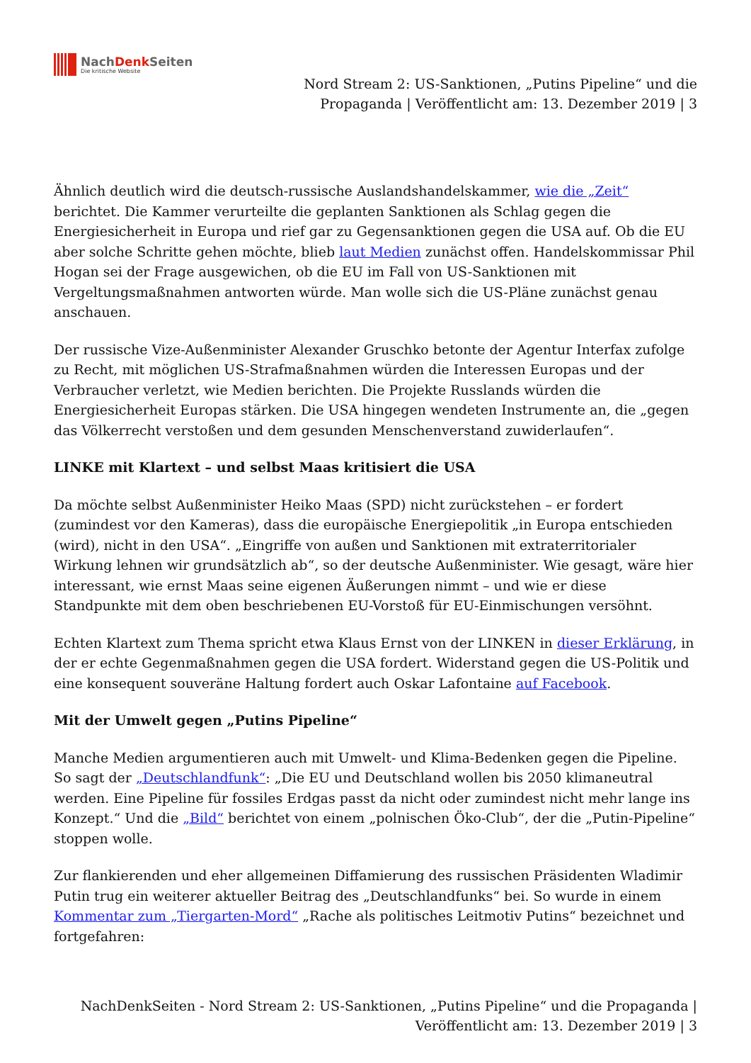NachDenk Seiten
Die kritische Website
Nord Stream 2: US-Sanktionen, „Putins Pipeline“ und die
Propaganda | Veröffentlicht am: 13. Dezember 2019 | 3
Ähnlich deutlich wird die deutsch-russische Auslandshandelskammer, wie die „Zeit“ berichtet. Die Kammer verurteilte die geplanten Sanktionen als Schlag gegen die Energiesicherheit in Europa und rief gar zu Gegensanktionen gegen die USA auf. Ob die EU aber solche Schritte gehen möchte, blieb laut Medien zunächst offen. Handelskommissar Phil Hogan sei der Frage ausgewichen, ob die EU im Fall von US-Sanktionen mit Vergeltungsmaßnahmen antworten würde. Man wolle sich die US-Pläne zunächst genau anschauen.
Der russische Vize-Außenminister Alexander Gruschko betonte der Agentur Interfax zufolge zu Recht, mit möglichen US-Strafmaßnahmen würden die Interessen Europas und der Verbraucher verletzt, wie Medien berichten. Die Projekte Russlands würden die Energiesicherheit Europas stärken. Die USA hingegen wendeten Instrumente an, die „gegen das Völkerrecht verstoßen und dem gesunden Menschenverstand zuwiderlaufen“.
LINKE mit Klartext – und selbst Maas kritisiert die USA
Da möchte selbst Außenminister Heiko Maas (SPD) nicht zurückstehen – er fordert (zumindest vor den Kameras), dass die europäische Energiepolitik „in Europa entschieden (wird), nicht in den USA“. „Eingriffe von außen und Sanktionen mit extraterritorialer Wirkung lehnen wir grundsätzlich ab“, so der deutsche Außenminister. Wie gesagt, wäre hier interessant, wie ernst Maas seine eigenen Äußerungen nimmt – und wie er diese Standpunkte mit dem oben beschriebenen EU-Vorstoß für EU-Einmischungen versöhnt.
Echten Klartext zum Thema spricht etwa Klaus Ernst von der LINKEN in dieser Erklärung, in der er echte Gegenmaßnahmen gegen die USA fordert. Widerstand gegen die US-Politik und eine konsequent souveräne Haltung fordert auch Oskar Lafontaine auf Facebook.
Mit der Umwelt gegen „Putins Pipeline“
Manche Medien argumentieren auch mit Umwelt- und Klima-Bedenken gegen die Pipeline. So sagt der „Deutschlandfunk“: „Die EU und Deutschland wollen bis 2050 klimaneutral werden. Eine Pipeline für fossiles Erdgas passt da nicht oder zumindest nicht mehr lange ins Konzept.“ Und die „Bild“ berichtet von einem „polnischen Öko-Club“, der die „Putin-Pipeline“ stoppen wolle.
Zur flankierenden und eher allgemeinen Diffamierung des russischen Präsidenten Wladimir Putin trug ein weiterer aktueller Beitrag des „Deutschlandfunks“ bei. So wurde in einem Kommentar zum „Tiergarten-Mord“ „Rache als politisches Leitmotiv Putins“ bezeichnet und fortgefahren:
NachDenkSeiten - Nord Stream 2: US-Sanktionen, „Putins Pipeline“ und die Propaganda |
Veröffentlicht am: 13. Dezember 2019 | 3